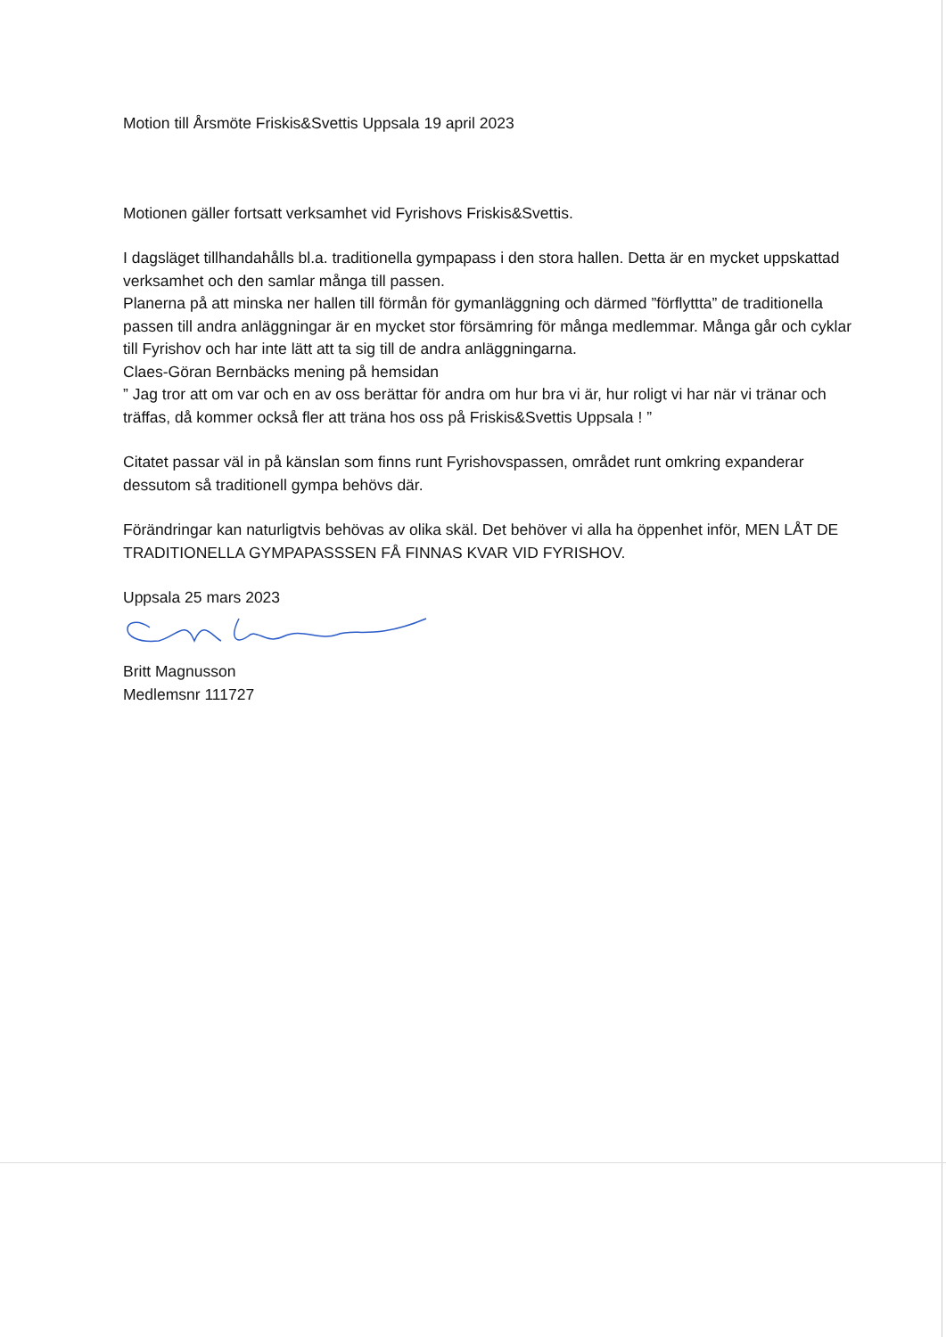Motion till Årsmöte Friskis&Svettis Uppsala 19 april 2023
Motionen gäller fortsatt verksamhet vid Fyrishovs Friskis&Svettis.
I dagsläget tillhandahålls bl.a. traditionella gympapass i den stora hallen. Detta är en mycket uppskattad verksamhet och den samlar många till passen.
Planerna på att minska ner hallen till förmån för gymanläggning och därmed ”förflyttta” de traditionella passen till andra anläggningar är en mycket stor försämring för många medlemmar. Många går och cyklar till Fyrishov och har inte lätt att ta sig till de andra anläggningarna.
Claes-Göran Bernbäcks mening på hemsidan
” Jag tror att om var och en av oss berättar för andra om hur bra vi är, hur roligt vi har när vi tränar och träffas, då kommer också fler att träna hos oss på Friskis&Svettis Uppsala ! ”
Citatet passar väl in på känslan som finns runt Fyrishovspassen, området runt omkring expanderar dessutom så traditionell gympa behövs där.
Förändringar kan naturligtvis behövas av olika skäl. Det behöver vi alla ha öppenhet inför, MEN LÅT DE TRADITIONELLA GYMPAPASSSEN FÅ FINNAS KVAR VID FYRISHOV.
Uppsala 25 mars 2023
Britt Magnusson
Medlemsnr 111727